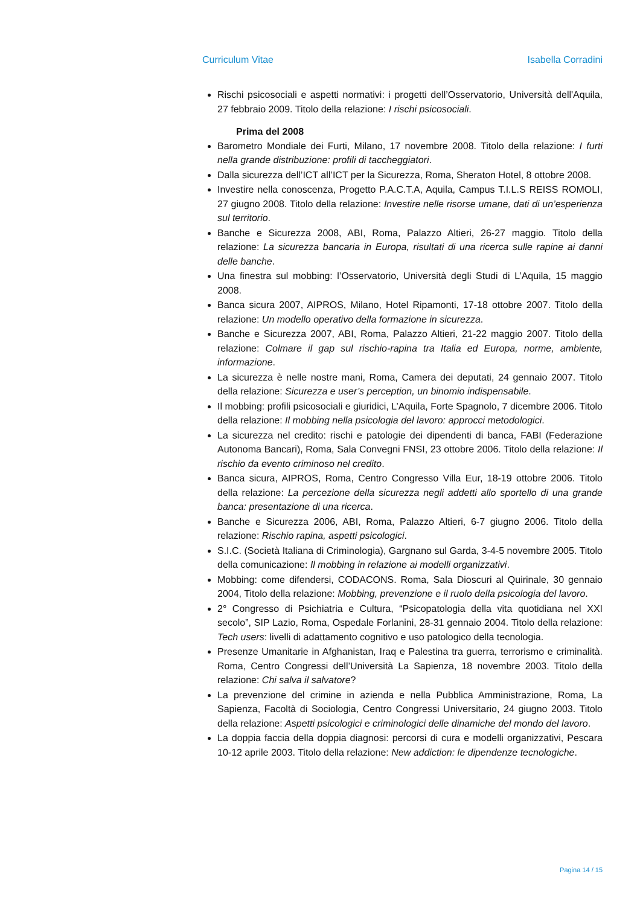Curriculum Vitae Isabella Corradini
Rischi psicosociali e aspetti normativi: i progetti dell’Osservatorio, Università dell'Aquila, 27 febbraio 2009. Titolo della relazione: I rischi psicosociali.
Prima del 2008
Barometro Mondiale dei Furti, Milano, 17 novembre 2008. Titolo della relazione: I furti nella grande distribuzione: profili di taccheggiatori.
Dalla sicurezza dell’ICT all’ICT per la Sicurezza, Roma, Sheraton Hotel, 8 ottobre 2008.
Investire nella conoscenza, Progetto P.A.C.T.A, Aquila, Campus T.I.L.S REISS ROMOLI, 27 giugno 2008. Titolo della relazione: Investire nelle risorse umane, dati di un’esperienza sul territorio.
Banche e Sicurezza 2008, ABI, Roma, Palazzo Altieri, 26-27 maggio. Titolo della relazione: La sicurezza bancaria in Europa, risultati di una ricerca sulle rapine ai danni delle banche.
Una finestra sul mobbing: l’Osservatorio, Università degli Studi di L’Aquila, 15 maggio 2008.
Banca sicura 2007, AIPROS, Milano, Hotel Ripamonti, 17-18 ottobre 2007. Titolo della relazione: Un modello operativo della formazione in sicurezza.
Banche e Sicurezza 2007, ABI, Roma, Palazzo Altieri, 21-22 maggio 2007. Titolo della relazione: Colmare il gap sul rischio-rapina tra Italia ed Europa, norme, ambiente, informazione.
La sicurezza è nelle nostre mani, Roma, Camera dei deputati, 24 gennaio 2007. Titolo della relazione: Sicurezza e user’s perception, un binomio indispensabile.
Il mobbing: profili psicosociali e giuridici, L’Aquila, Forte Spagnolo, 7 dicembre 2006. Titolo della relazione: Il mobbing nella psicologia del lavoro: approcci metodologici.
La sicurezza nel credito: rischi e patologie dei dipendenti di banca, FABI (Federazione Autonoma Bancari), Roma, Sala Convegni FNSI, 23 ottobre 2006. Titolo della relazione: Il rischio da evento criminoso nel credito.
Banca sicura, AIPROS, Roma, Centro Congresso Villa Eur, 18-19 ottobre 2006. Titolo della relazione: La percezione della sicurezza negli addetti allo sportello di una grande banca: presentazione di una ricerca.
Banche e Sicurezza 2006, ABI, Roma, Palazzo Altieri, 6-7 giugno 2006. Titolo della relazione: Rischio rapina, aspetti psicologici.
S.I.C. (Società Italiana di Criminologia), Gargnano sul Garda, 3-4-5 novembre 2005. Titolo della comunicazione: Il mobbing in relazione ai modelli organizzativi.
Mobbing: come difendersi, CODACONS. Roma, Sala Dioscuri al Quirinale, 30 gennaio 2004, Titolo della relazione: Mobbing, prevenzione e il ruolo della psicologia del lavoro.
2° Congresso di Psichiatria e Cultura, “Psicopatologia della vita quotidiana nel XXI secolo”, SIP Lazio, Roma, Ospedale Forlanini, 28-31 gennaio 2004. Titolo della relazione: Tech users: livelli di adattamento cognitivo e uso patologico della tecnologia.
Presenze Umanitarie in Afghanistan, Iraq e Palestina tra guerra, terrorismo e criminalità. Roma, Centro Congressi dell’Università La Sapienza, 18 novembre 2003. Titolo della relazione: Chi salva il salvatore?
La prevenzione del crimine in azienda e nella Pubblica Amministrazione, Roma, La Sapienza, Facoltà di Sociologia, Centro Congressi Universitario, 24 giugno 2003. Titolo della relazione: Aspetti psicologici e criminologici delle dinamiche del mondo del lavoro.
La doppia faccia della doppia diagnosi: percorsi di cura e modelli organizzativi, Pescara 10-12 aprile 2003. Titolo della relazione: New addiction: le dipendenze tecnologiche.
Pagina 14 / 15